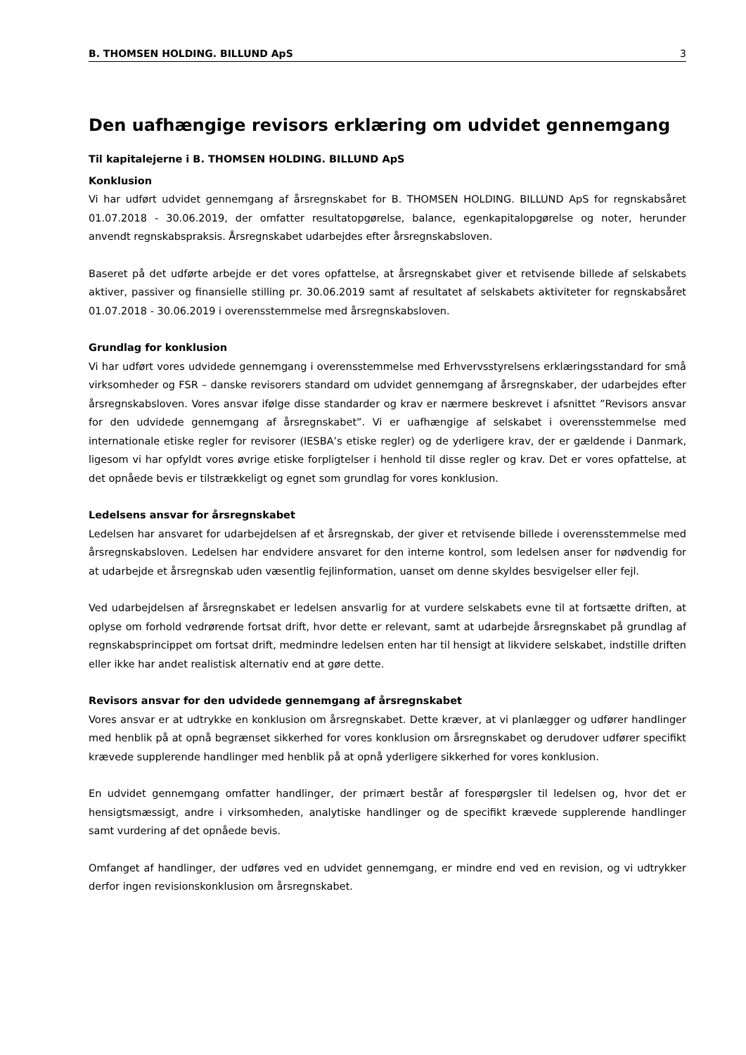B. THOMSEN HOLDING. BILLUND ApS 3
Den uafhængige revisors erklæring om udvidet gennemgang
Til kapitalejerne i B. THOMSEN HOLDING. BILLUND ApS
Konklusion
Vi har udført udvidet gennemgang af årsregnskabet for B. THOMSEN HOLDING. BILLUND ApS for regnskabsåret 01.07.2018 - 30.06.2019, der omfatter resultatopgørelse, balance, egenkapitalopgørelse og noter, herunder anvendt regnskabspraksis. Årsregnskabet udarbejdes efter årsregnskabsloven.
Baseret på det udførte arbejde er det vores opfattelse, at årsregnskabet giver et retvisende billede af selskabets aktiver, passiver og finansielle stilling pr. 30.06.2019 samt af resultatet af selskabets aktiviteter for regnskabsåret 01.07.2018 - 30.06.2019 i overensstemmelse med årsregnskabsloven.
Grundlag for konklusion
Vi har udført vores udvidede gennemgang i overensstemmelse med Erhvervsstyrelsens erklæringsstandard for små virksomheder og FSR – danske revisorers standard om udvidet gennemgang af årsregnskaber, der udarbejdes efter årsregnskabsloven. Vores ansvar ifølge disse standarder og krav er nærmere beskrevet i afsnittet ”Revisors ansvar for den udvidede gennemgang af årsregnskabet”. Vi er uafhængige af selskabet i overensstemmelse med internationale etiske regler for revisorer (IESBA’s etiske regler) og de yderligere krav, der er gældende i Danmark, ligesom vi har opfyldt vores øvrige etiske forpligtelser i henhold til disse regler og krav. Det er vores opfattelse, at det opnåede bevis er tilstrækkeligt og egnet som grundlag for vores konklusion.
Ledelsens ansvar for årsregnskabet
Ledelsen har ansvaret for udarbejdelsen af et årsregnskab, der giver et retvisende billede i overensstemmelse med årsregnskabsloven. Ledelsen har endvidere ansvaret for den interne kontrol, som ledelsen anser for nødvendig for at udarbejde et årsregnskab uden væsentlig fejlinformation, uanset om denne skyldes besvigelser eller fejl.
Ved udarbejdelsen af årsregnskabet er ledelsen ansvarlig for at vurdere selskabets evne til at fortsætte driften, at oplyse om forhold vedrørende fortsat drift, hvor dette er relevant, samt at udarbejde årsregnskabet på grundlag af regnskabsprincippet om fortsat drift, medmindre ledelsen enten har til hensigt at likvidere selskabet, indstille driften eller ikke har andet realistisk alternativ end at gøre dette.
Revisors ansvar for den udvidede gennemgang af årsregnskabet
Vores ansvar er at udtrykke en konklusion om årsregnskabet. Dette kræver, at vi planlægger og udfører handlinger med henblik på at opnå begrænset sikkerhed for vores konklusion om årsregnskabet og derudover udfører specifikt krævede supplerende handlinger med henblik på at opnå yderligere sikkerhed for vores konklusion.
En udvidet gennemgang omfatter handlinger, der primært består af forespørgsler til ledelsen og, hvor det er hensigtsmæssigt, andre i virksomheden, analytiske handlinger og de specifikt krævede supplerende handlinger samt vurdering af det opnåede bevis.
Omfanget af handlinger, der udføres ved en udvidet gennemgang, er mindre end ved en revision, og vi udtrykker derfor ingen revisionskonklusion om årsregnskabet.